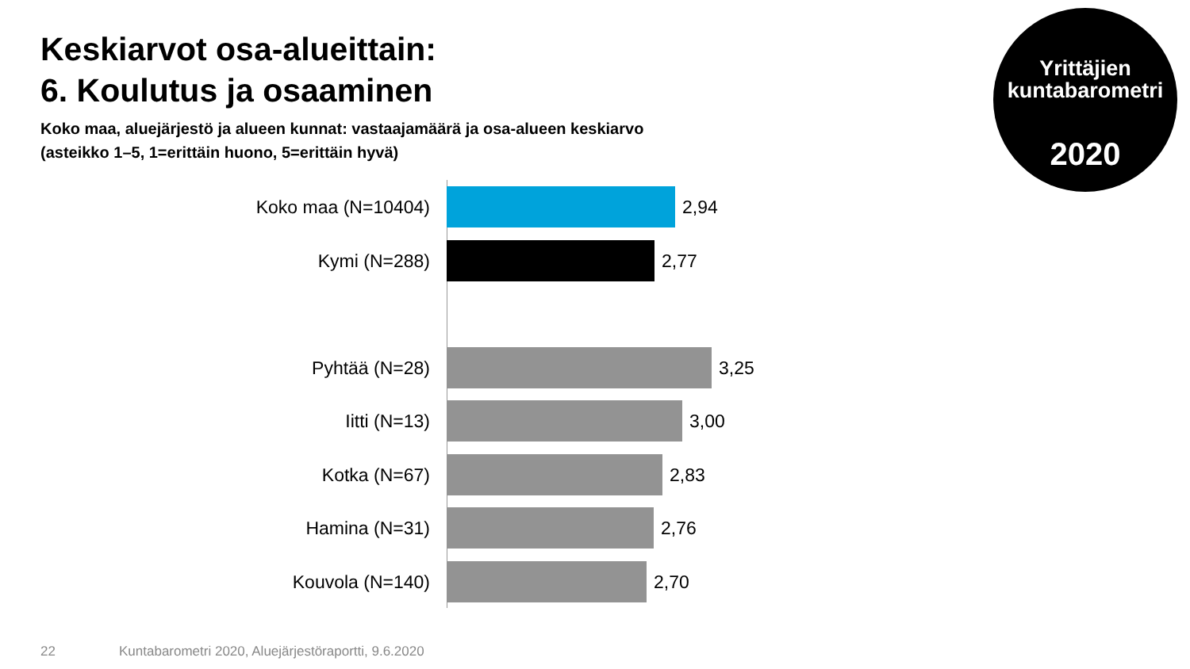Keskiarvot osa-alueittain:
6. Koulutus ja osaaminen
Koko maa, aluejärjestö ja alueen kunnat: vastaajamäärä ja osa-alueen keskiarvo
(asteikko 1–5, 1=erittäin huono, 5=erittäin hyvä)
Yrittäjien
kuntabarometri
2020
Koko maa (N=10404) 2,94
Kymi (N=288) 2,77
Pyhtää (N=28) 3,25
Iitti (N=13) 3,00
Kotka (N=67) 2,83
Hamina (N=31) 2,76
Kouvola (N=140) 2,70
22
Kuntabarometri 2020, Aluejärjestöraportti, 9.6.2020